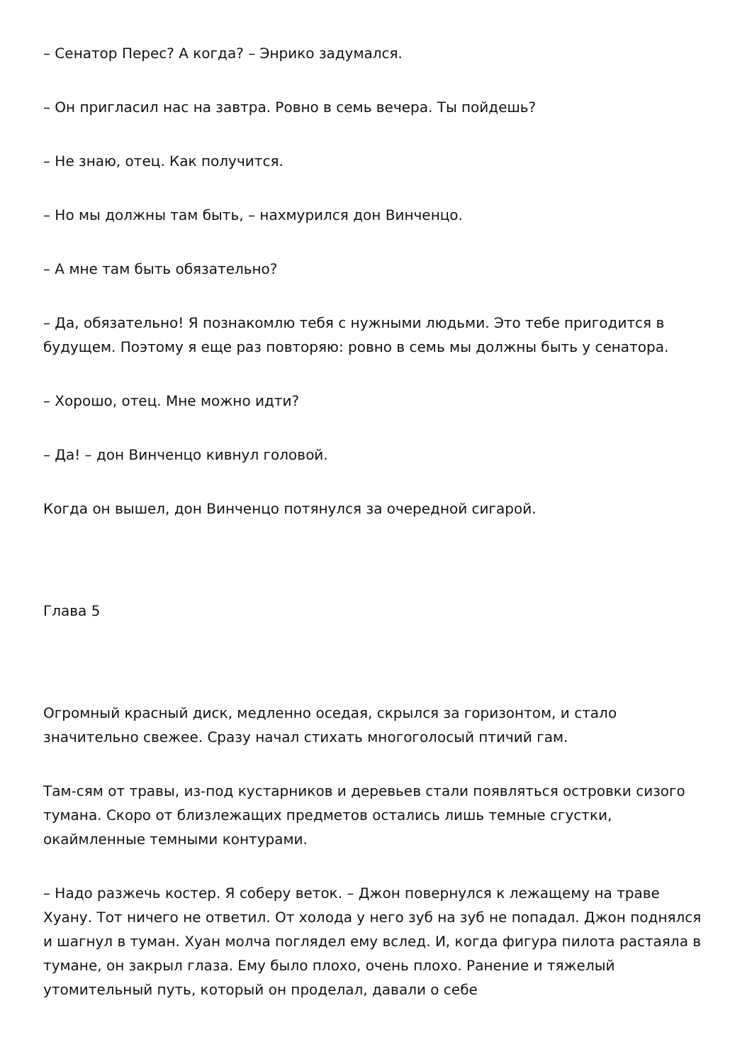– Сенатор Перес? А когда? – Энрико задумался.
– Он пригласил нас на завтра. Ровно в семь вечера. Ты пойдешь?
– Не знаю, отец. Как получится.
– Но мы должны там быть, – нахмурился дон Винченцо.
– А мне там быть обязательно?
– Да, обязательно! Я познакомлю тебя с нужными людьми. Это тебе пригодится в будущем. Поэтому я еще раз повторяю: ровно в семь мы должны быть у сенатора.
– Хорошо, отец. Мне можно идти?
– Да! – дон Винченцо кивнул головой.
Когда он вышел, дон Винченцо потянулся за очередной сигарой.
Глава 5
Огромный красный диск, медленно оседая, скрылся за горизонтом, и стало значительно свежее. Сразу начал стихать многоголосый птичий гам.
Там-сям от травы, из-под кустарников и деревьев стали появляться островки сизого тумана. Скоро от близлежащих предметов остались лишь темные сгустки, окаймленные темными контурами.
– Надо разжечь костер. Я соберу веток. – Джон повернулся к лежащему на траве Хуану. Тот ничего не ответил. От холода у него зуб на зуб не попадал. Джон поднялся и шагнул в туман. Хуан молча поглядел ему вслед. И, когда фигура пилота растаяла в тумане, он закрыл глаза. Ему было плохо, очень плохо. Ранение и тяжелый утомительный путь, который он проделал, давали о себе